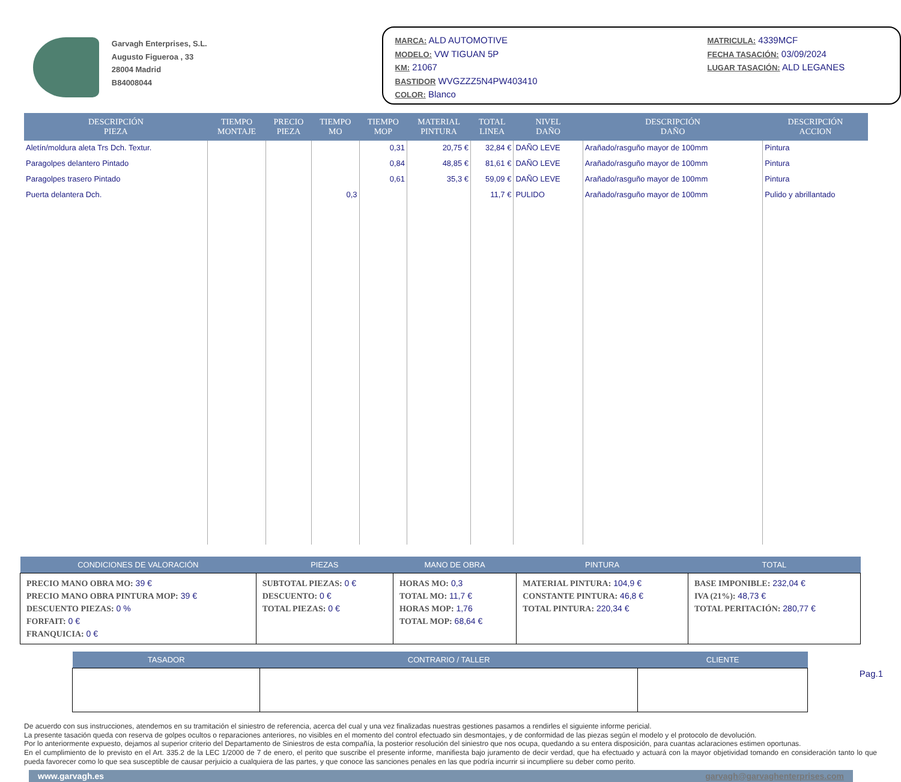Garvagh Enterprises, S.L.
Augusto Figueroa , 33
28004 Madrid
B84008044
MARCA: ALD AUTOMOTIVE
MODELO: VW TIGUAN 5P
KM: 21067
BASTIDOR WVGZZZ5N4PW403410
COLOR: Blanco
MATRICULA: 4339MCF
FECHA TASACIÓN: 03/09/2024
LUGAR TASACIÓN: ALD LEGANES
| DESCRIPCIÓN PIEZA | TIEMPO MONTAJE | PRECIO PIEZA | TIEMPO MO | TIEMPO MOP | MATERIAL PINTURA | TOTAL LINEA | NIVEL DAÑO | DESCRIPCIÓN DAÑO | DESCRIPCIÓN ACCION |
| --- | --- | --- | --- | --- | --- | --- | --- | --- | --- |
| Aletín/moldura aleta Trs Dch. Textur. | | | | 0,31 | 20,75 € | 32,84 € | DAÑO LEVE | Arañado/rasguño mayor de 100mm | Pintura |
| Paragolpes delantero Pintado | | | | 0,84 | 48,85 € | 81,61 € | DAÑO LEVE | Arañado/rasguño mayor de 100mm | Pintura |
| Paragolpes trasero Pintado | | | | 0,61 | 35,3 € | 59,09 € | DAÑO LEVE | Arañado/rasguño mayor de 100mm | Pintura |
| Puerta delantera Dch. | | | 0,3 | | | 11,7 € | PULIDO | Arañado/rasguño mayor de 100mm | Pulido y abrillantado |
| CONDICIONES DE VALORACIÓN | PIEZAS | MANO DE OBRA | PINTURA | TOTAL |
| --- | --- | --- | --- | --- |
| PRECIO MANO OBRA MO: 39 € PRECIO MANO OBRA PINTURA MOP: 39 € DESCUENTO PIEZAS: 0 % FORFAIT: 0 € FRANQUICIA: 0 € | SUBTOTAL PIEZAS: 0 € DESCUENTO: 0 € TOTAL PIEZAS: 0 € | HORAS MO: 0,3 TOTAL MO: 11,7 € HORAS MOP: 1,76 TOTAL MOP: 68,64 € | MATERIAL PINTURA: 104,9 € CONSTANTE PINTURA: 46,8 € TOTAL PINTURA: 220,34 € | BASE IMPONIBLE: 232,04 € IVA (21%): 48,73 € TOTAL PERITACIÓN: 280,77 € |
| TASADOR | CONTRARIO / TALLER | CLIENTE |
| --- | --- | --- |
De acuerdo con sus instrucciones, atendemos en su tramitación el siniestro de referencia, acerca del cual y una vez finalizadas nuestras gestiones pasamos a rendirles el siguiente informe pericial.
La presente tasación queda con reserva de golpes ocultos o reparaciones anteriores, no visibles en el momento del control efectuado sin desmontajes, y de conformidad de las piezas según el modelo y el protocolo de devolución.
Por lo anteriormente expuesto, dejamos al superior criterio del Departamento de Siniestros de esta compañía, la posterior resolución del siniestro que nos ocupa, quedando a su entera disposición, para cuantas aclaraciones estimen oportunas.
En el cumplimiento de lo previsto en el Art. 335.2 de la LEC 1/2000 de 7 de enero, el perito que suscribe el presente informe, manifiesta bajo juramento de decir verdad, que ha efectuado y actuará con la mayor objetividad tomando en consideración tanto lo que pueda favorecer como lo que sea susceptible de causar perjuicio a cualquiera de las partes, y que conoce las sanciones penales en las que podría incurrir si incumpliere su deber como perito.
www.garvagh.es garvagh@garvaghenterprises.com
Pag.1